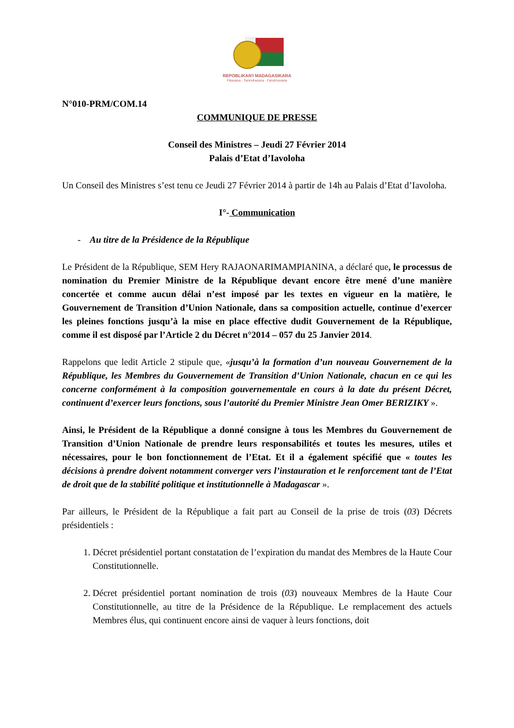REPOBLIKAN'I MADAGASIKARA
Fitiavana - Tanindrazana - Fandrosoana
N°010-PRM/COM.14
COMMUNIQUE DE PRESSE
Conseil des Ministres – Jeudi 27 Février 2014
Palais d’Etat d’Iavoloha
Un Conseil des Ministres s’est tenu ce Jeudi 27 Février 2014 à partir de 14h au Palais d’Etat d’Iavoloha.
I°- Communication
- Au titre de la Présidence de la République
Le Président de la République, SEM Hery RAJAONARIMAMPIANINA, a déclaré que, le processus de nomination du Premier Ministre de la République devant encore être mené d’une manière concertée et comme aucun délai n’est imposé par les textes en vigueur en la matière, le Gouvernement de Transition d’Union Nationale, dans sa composition actuelle, continue d’exercer les pleines fonctions jusqu’à la mise en place effective dudit Gouvernement de la République, comme il est disposé par l’Article 2 du Décret n°2014 – 057 du 25 Janvier 2014.
Rappelons que ledit Article 2 stipule que, «jusqu’à la formation d’un nouveau Gouvernement de la République, les Membres du Gouvernement de Transition d’Union Nationale, chacun en ce qui les concerne conformément à la composition gouvernementale en cours à la date du présent Décret, continuent d’exercer leurs fonctions, sous l’autorité du Premier Ministre Jean Omer BERIZIKY ».
Ainsi, le Président de la République a donné consigne à tous les Membres du Gouvernement de Transition d’Union Nationale de prendre leurs responsabilités et toutes les mesures, utiles et nécessaires, pour le bon fonctionnement de l’Etat. Et il a également spécifié que « toutes les décisions à prendre doivent notamment converger vers l’instauration et le renforcement tant de l’Etat de droit que de la stabilité politique et institutionnelle à Madagascar ».
Par ailleurs, le Président de la République a fait part au Conseil de la prise de trois (03) Décrets présidentiels :
1. Décret présidentiel portant constatation de l’expiration du mandat des Membres de la Haute Cour Constitutionnelle.
2. Décret présidentiel portant nomination de trois (03) nouveaux Membres de la Haute Cour Constitutionnelle, au titre de la Présidence de la République. Le remplacement des actuels Membres élus, qui continuent encore ainsi de vaquer à leurs fonctions, doit